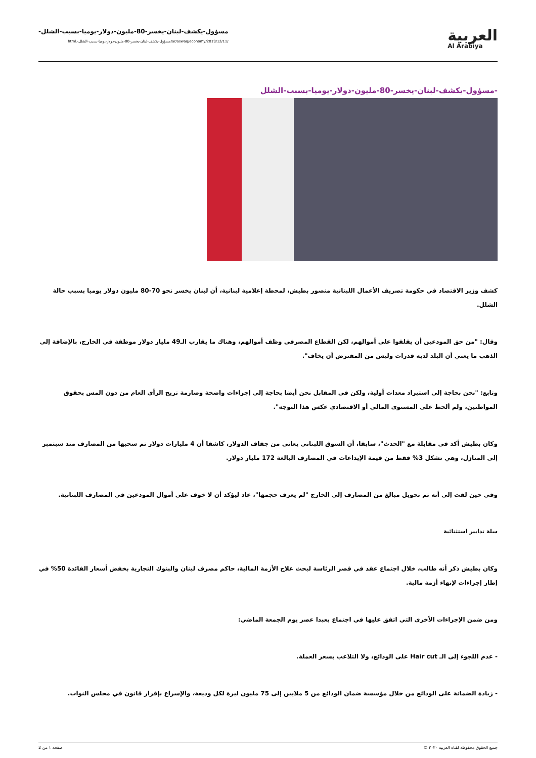العربية
Al Arabiya
مسؤول-يكشف-لبنان-يخسر-80-مليون-دولار-يوميا-بسبب-الشلل-
/ar/aswaq/economy/2019/12/11/مسؤول-يكشف-لبنان-يخسر-80-مليون-دولار-يوميا-بسبب-الشلل-.html
-مسؤول-يكشف-لبنان-يخسر-80-مليون-دولار-يوميا-بسبب-الشلل
كشف وزير الاقتصاد في حكومة تصريف الأعمال اللبنانية منصور بطيش، لمحطة إعلامية لبنانية، أن لبنان يخسر نحو 70-80 مليون دولار يوميا بسبب حالة الشلل.
وقال: "من حق المودعين أن يقلقوا على أموالهم، لكن القطاع المصرفي وظف أموالهم، وهناك ما يقارب الـ49 مليار دولار موظفة في الخارج، بالإضافة إلى الذهب ما يعني أن البلد لديه قدرات وليس من المفترض أن يخاف".
وتابع: "نحن بحاجة إلى استيراد معدات أولية، ولكن في المقابل نحن أيضا بحاجة إلى إجراءات واضحة وصارمة تريح الرأي العام من دون المس بحقوق المواطنين، ولم ألحظ على المستوى المالي أو الاقتصادي عكس هذا التوجه".
وكان بطيش أكد في مقابلة مع "الحدث"، سابقا، أن السوق اللبناني يعاني من جفاف الدولار، كاشفا أن 4 مليارات دولار تم سحبها من المصارف منذ سبتمبر إلى المنازل، وهي تشكل 3% فقط من قيمة الإيداعات في المصارف البالغة 172 مليار دولار.
وفي حين لفت إلى أنه تم تحويل مبالغ من المصارف إلى الخارج "لم يعرف حجمها"، عاد ليؤكد أن لا خوف على أموال المودعين في المصارف اللبنانية.
سلة تدابير استثنائية
وكان بطيش ذكر أنه طالب، خلال اجتماع عقد في قصر الرئاسة لبحث علاج الأزمة المالية، حاكم مصرف لبنان والبنوك التجارية بخفض أسعار الفائدة 50% في إطار إجراءات لإنهاء أزمة مالية.
ومن ضمن الإجراءات الأخرى التي اتفق عليها في اجتماع بعبدا عصر يوم الجمعة الماضي:
- عدم اللجوء إلى الـ Hair cut على الودائع، ولا التلاعب بسعر العملة.
- زيادة الضمانة على الودائع من خلال مؤسسة ضمان الودائع من 5 ملايين إلى 75 مليون ليرة لكل وديعة، والإسراع بإقرار قانون في مجلس النواب.
جميع الحقوق محفوظة لقناة العربية ٢٠٢٠ © صفحة ١ من 2